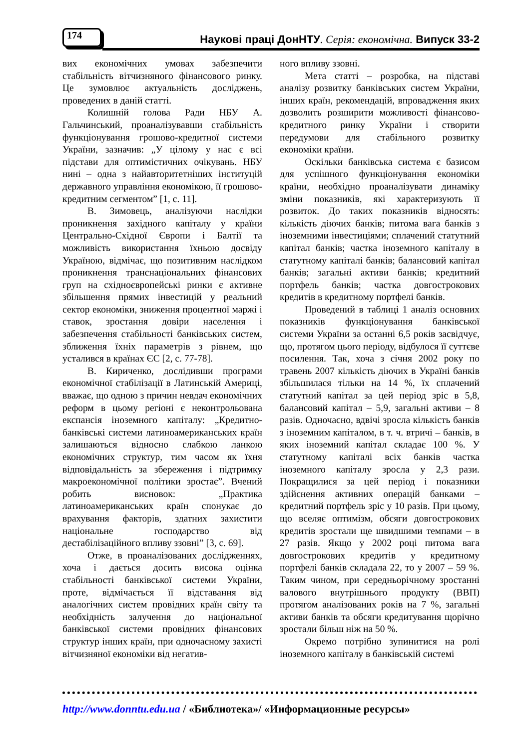174
Наукові праці ДонНТУ. Серія: економічна. Випуск 33-2
вих економічних умовах забезпечити стабільність вітчизняного фінансового ринку. Це зумовлює актуальність досліджень, проведених в даній статті.
Колишній голова Ради НБУ А. Гальчинський, проаналізувавши стабільність функціонування грошово-кредитної системи України, зазначив: „У цілому у нас є всі підстави для оптимістичних очікувань. НБУ нині – одна з найавторитетніших інституцій державного управління економікою, її грошово-кредитним сегментом” [1, с. 11].
В. Зимовець, аналізуючи наслідки проникнення західного капіталу у країни Центрально-Східної Європи і Балтії та можливість використання їхньою досвіду Україною, відмічає, що позитивним наслідком проникнення транснаціональних фінансових груп на східноєвропейські ринки є активне збільшення прямих інвестицій у реальний сектор економіки, зниження процентної маржі і ставок, зростання довіри населення і забезпечення стабільності банківських систем, зближення їхніх параметрів з рівнем, що усталився в країнах ЄС [2, с. 77-78].
В. Кириченко, дослідивши програми економічної стабілізації в Латинській Америці, вважає, що одною з причин невдач економічних реформ в цьому регіоні є неконтрольована експансія іноземного капіталу: „Кредитно-банківські системи латиноамериканських країн залишаються відносно слабкою ланкою економічних структур, тим часом як їхня відповідальність за збереження і підтримку макроекономічної політики зростає”. Вчений робить висновок: „Практика латиноамериканських країн спонукає до врахування факторів, здатних захистити національне господарство від дестабілізаційного впливу ззовні” [3, с. 69].
Отже, в проаналізованих дослідженнях, хоча і дається досить висока оцінка стабільності банківської системи України, проте, відмічається її відставання від аналогічних систем провідних країн світу та необхідність залучення до національної банківської системи провідних фінансових структур інших країн, при одночасному захисті вітчизняної економіки від негатив-
ного впливу ззовні.
Мета статті – розробка, на підставі аналізу розвитку банківських систем України, інших країн, рекомендацій, впровадження яких дозволить розширити можливості фінансово-кредитного ринку України і створити передумови для стабільного розвитку економіки країни.
Оскільки банківська система є базисом для успішного функціонування економіки країни, необхідно проаналізувати динаміку зміни показників, які характеризують її розвиток. До таких показників відносять: кількість діючих банків; питома вага банків з іноземними інвестиціями; сплачений статутний капітал банків; частка іноземного капіталу в статутному капіталі банків; балансовий капітал банків; загальні активи банків; кредитний портфель банків; частка довгострокових кредитів в кредитному портфелі банків.
Проведений в таблиці 1 аналіз основних показників функціонування банківської системи України за останні 6,5 років засвідчує, що, протягом цього періоду, відбулося її суттєве посилення. Так, хоча з січня 2002 року по травень 2007 кількість діючих в Україні банків збільшилася тільки на 14 %, їх сплачений статутний капітал за цей період зріс в 5,8, балансовий капітал – 5,9, загальні активи – 8 разів. Одночасно, вдвічі зросла кількість банків з іноземним капіталом, в т. ч. втричі – банків, в яких іноземний капітал складає 100 %. У статутному капіталі всіх банків частка іноземного капіталу зросла у 2,3 рази. Покращилися за цей період і показники здійснення активних операцій банками – кредитний портфель зріс у 10 разів. При цьому, що вселяє оптимізм, обсяги довгострокових кредитів зростали ще швидшими темпами – в 27 разів. Якщо у 2002 році питома вага довгострокових кредитів у кредитному портфелі банків складала 22, то у 2007 – 59 %. Таким чином, при середньорічному зростанні валового внутрішнього продукту (ВВП) протягом аналізованих років на 7 %, загальні активи банків та обсяги кредитування щорічно зростали більш ніж на 50 %.
Окремо потрібно зупинитися на ролі іноземного капіталу в банківській системі
http://www.donntu.edu.ua / «Библиотека»/ «Информационные ресурсы»